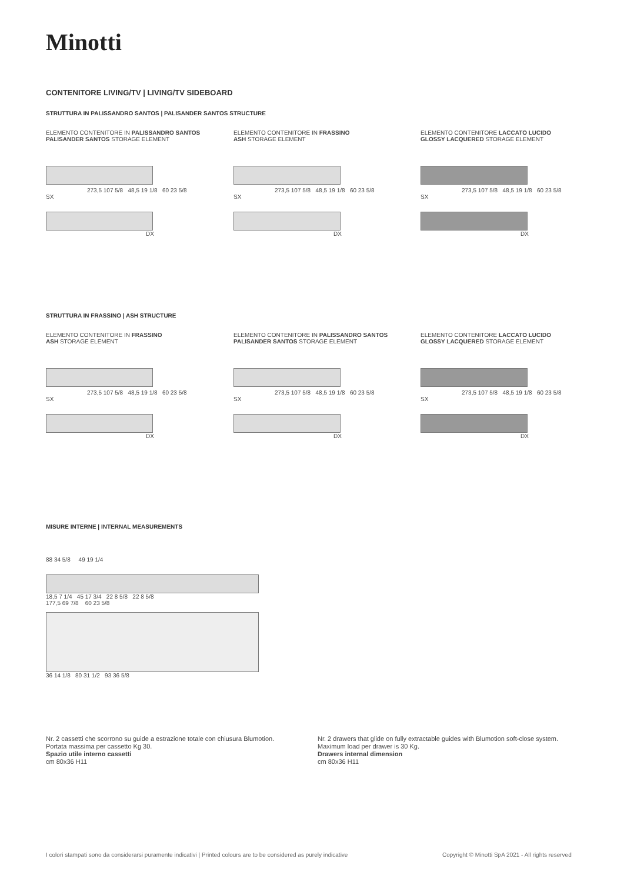Minotti
CONTENITORE LIVING/TV | LIVING/TV SIDEBOARD
STRUTTURA IN PALISSANDRO SANTOS | PALISANDER SANTOS STRUCTURE
ELEMENTO CONTENITORE IN PALISSANDRO SANTOS
PALISANDER SANTOS STORAGE ELEMENT
273,5 107 5/8 48,5 19 1/8 60 23 5/8
SX
DX
ELEMENTO CONTENITORE IN FRASSINO
ASH STORAGE ELEMENT
273,5 107 5/8 48,5 19 1/8 60 23 5/8
SX
DX
ELEMENTO CONTENITORE LACCATO LUCIDO
GLOSSY LACQUERED STORAGE ELEMENT
273,5 107 5/8 48,5 19 1/8 60 23 5/8
SX
DX
STRUTTURA IN FRASSINO | ASH STRUCTURE
ELEMENTO CONTENITORE IN FRASSINO
ASH STORAGE ELEMENT
273,5 107 5/8 48,5 19 1/8 60 23 5/8
SX
DX
ELEMENTO CONTENITORE IN PALISSANDRO SANTOS
PALISANDER SANTOS STORAGE ELEMENT
273,5 107 5/8 48,5 19 1/8 60 23 5/8
SX
DX
ELEMENTO CONTENITORE LACCATO LUCIDO
GLOSSY LACQUERED STORAGE ELEMENT
273,5 107 5/8 48,5 19 1/8 60 23 5/8
SX
DX
MISURE INTERNE | INTERNAL MEASUREMENTS
88 34 5/8 49 19 1/4
18,5 7 1/4 45 17 3/4 22 8 5/8 22 8 5/8
177,5 69 7/8 60 23 5/8
36 14 1/8 80 31 1/2 93 36 5/8
Nr. 2 cassetti che scorrono su guide a estrazione totale con chiusura Blumotion.
Portata massima per cassetto Kg 30.
Spazio utile interno cassetti
cm 80x36 H11
Nr. 2 drawers that glide on fully extractable guides with Blumotion soft-close system.
Maximum load per drawer is 30 Kg.
Drawers internal dimension
cm 80x36 H11
I colori stampati sono da considerarsi puramente indicativi | Printed colours are to be considered as purely indicative
Copyright © Minotti SpA 2021 - All rights reserved